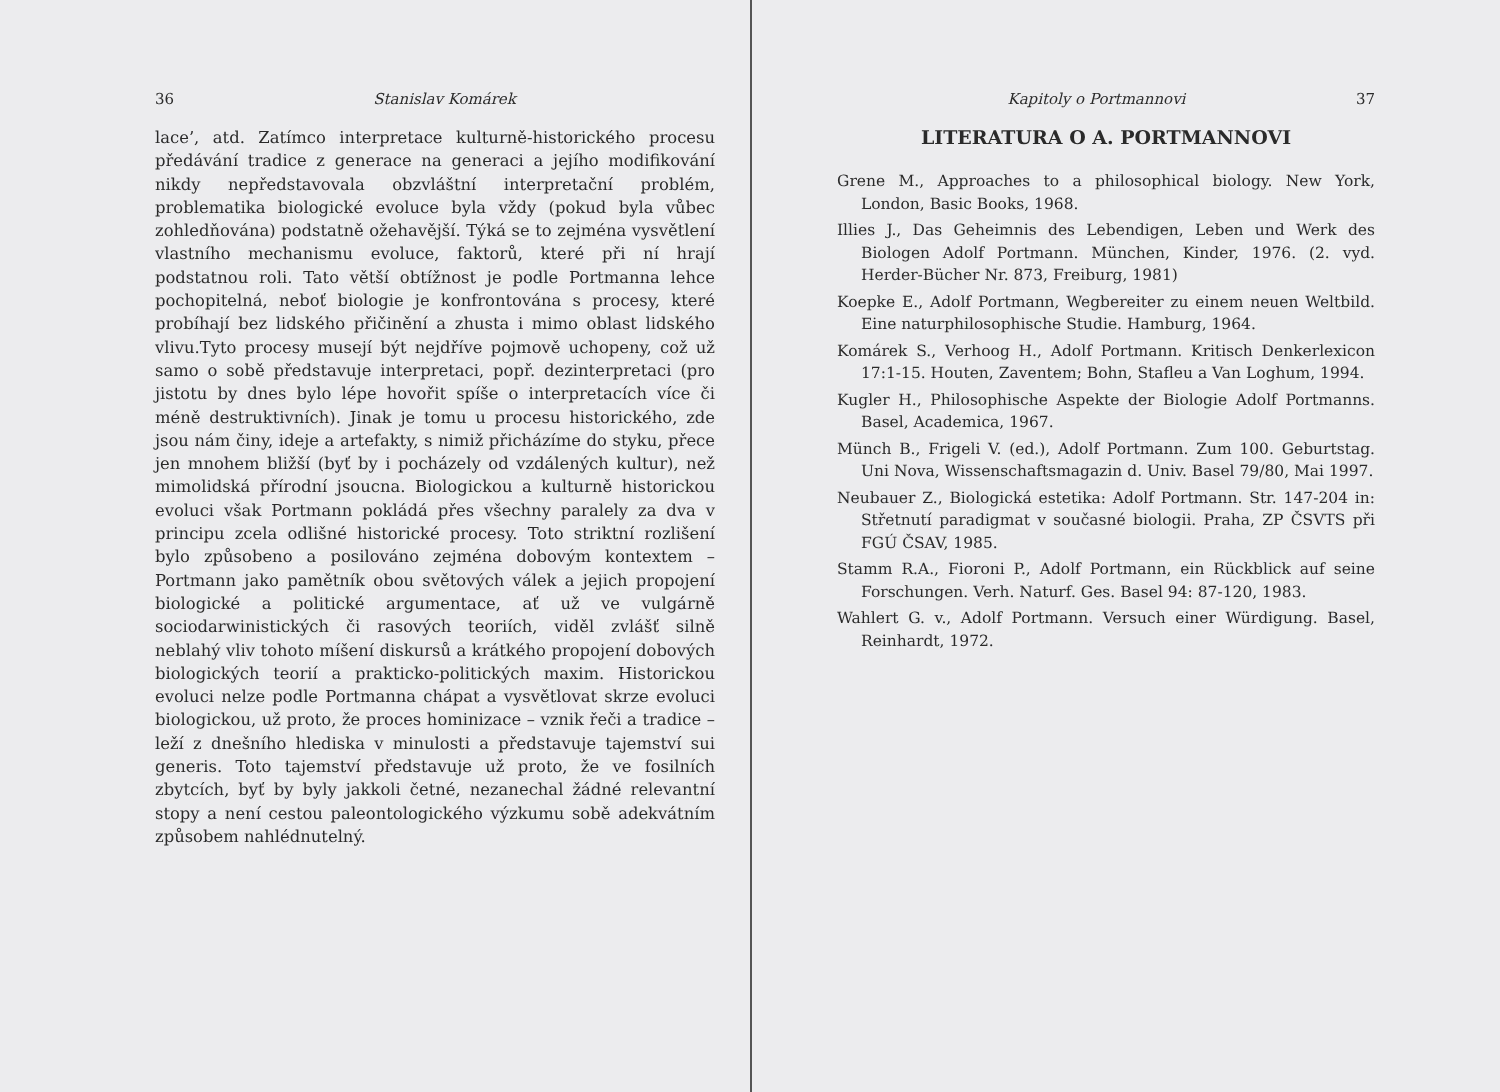36 Stanislav Komárek
lace’, atd. Zatímco interpretace kulturně-historického procesu předávání tradice z generace na generaci a jejího modifikování nikdy nepředstavovala obzvláštní interpretační problém, problematika biologické evoluce byla vždy (pokud byla vůbec zohledňována) podstatně ožehavější. Týká se to zejména vysvětlení vlastního mechanismu evoluce, faktorů, které při ní hrají podstatnou roli. Tato větší obtížnost je podle Portmanna lehce pochopitelná, neboť biologie je konfrontována s procesy, které probíhají bez lidského přičinění a zhusta i mimo oblast lidského vlivu.Tyto procesy musejí být nejdříve pojmově uchopeny, což už samo o sobě představuje interpretaci, popř. dezinterpretaci (pro jistotu by dnes bylo lépe hovořit spíše o interpretacích více či méně destruktivních). Jinak je tomu u procesu historického, zde jsou nám činy, ideje a artefakty, s nimiž přicházíme do styku, přece jen mnohem bližší (byť by i pocházely od vzdálených kultur), než mimolidská přírodní jsoucna. Biologickou a kulturně historickou evoluci však Portmann pokládá přes všechny paralely za dva v principu zcela odlišné historické procesy. Toto striktní rozlišení bylo způsobeno a posilováno zejména dobovým kontextem – Portmann jako pamětník obou světových válek a jejich propojení biologické a politické argumentace, ať už ve vulgárně sociodarwinistických či rasových teoriích, viděl zvlášť silně neblahý vliv tohoto míšení diskursů a krátkého propojení dobových biologických teorií a prakticko-politických maxim. Historickou evoluci nelze podle Portmanna chápat a vysvětlovat skrze evoluci biologickou, už proto, že proces hominizace – vznik řeči a tradice – leží z dnešního hlediska v minulosti a představuje tajemství sui generis. Toto tajemství představuje už proto, že ve fosilních zbytcích, byť by byly jakkoli četné, nezanechal žádné relevantní stopy a není cestou paleontologického výzkumu sobě adekvátním způsobem nahlédnutelný.
Kapitoly o Portmannovi 37
LITERATURA O A. PORTMANNOVI
Grene M., Approaches to a philosophical biology. New York, London, Basic Books, 1968.
Illies J., Das Geheimnis des Lebendigen, Leben und Werk des Biologen Adolf Portmann. München, Kinder, 1976. (2. vyd. Herder-Bücher Nr. 873, Freiburg, 1981)
Koepke E., Adolf Portmann, Wegbereiter zu einem neuen Weltbild. Eine naturphilosophische Studie. Hamburg, 1964.
Komárek S., Verhoog H., Adolf Portmann. Kritisch Denkerlexicon 17:1-15. Houten, Zaventem; Bohn, Stafleu a Van Loghum, 1994.
Kugler H., Philosophische Aspekte der Biologie Adolf Portmanns. Basel, Academica, 1967.
Münch B., Frigeli V. (ed.), Adolf Portmann. Zum 100. Geburtstag. Uni Nova, Wissenschaftsmagazin d. Univ. Basel 79/80, Mai 1997.
Neubauer Z., Biologická estetika: Adolf Portmann. Str. 147-204 in: Střetnutí paradigmat v současné biologii. Praha, ZP ČSVTS při FGÚ ČSAV, 1985.
Stamm R.A., Fioroni P., Adolf Portmann, ein Rückblick auf seine Forschungen. Verh. Naturf. Ges. Basel 94: 87-120, 1983.
Wahlert G. v., Adolf Portmann. Versuch einer Würdigung. Basel, Reinhardt, 1972.